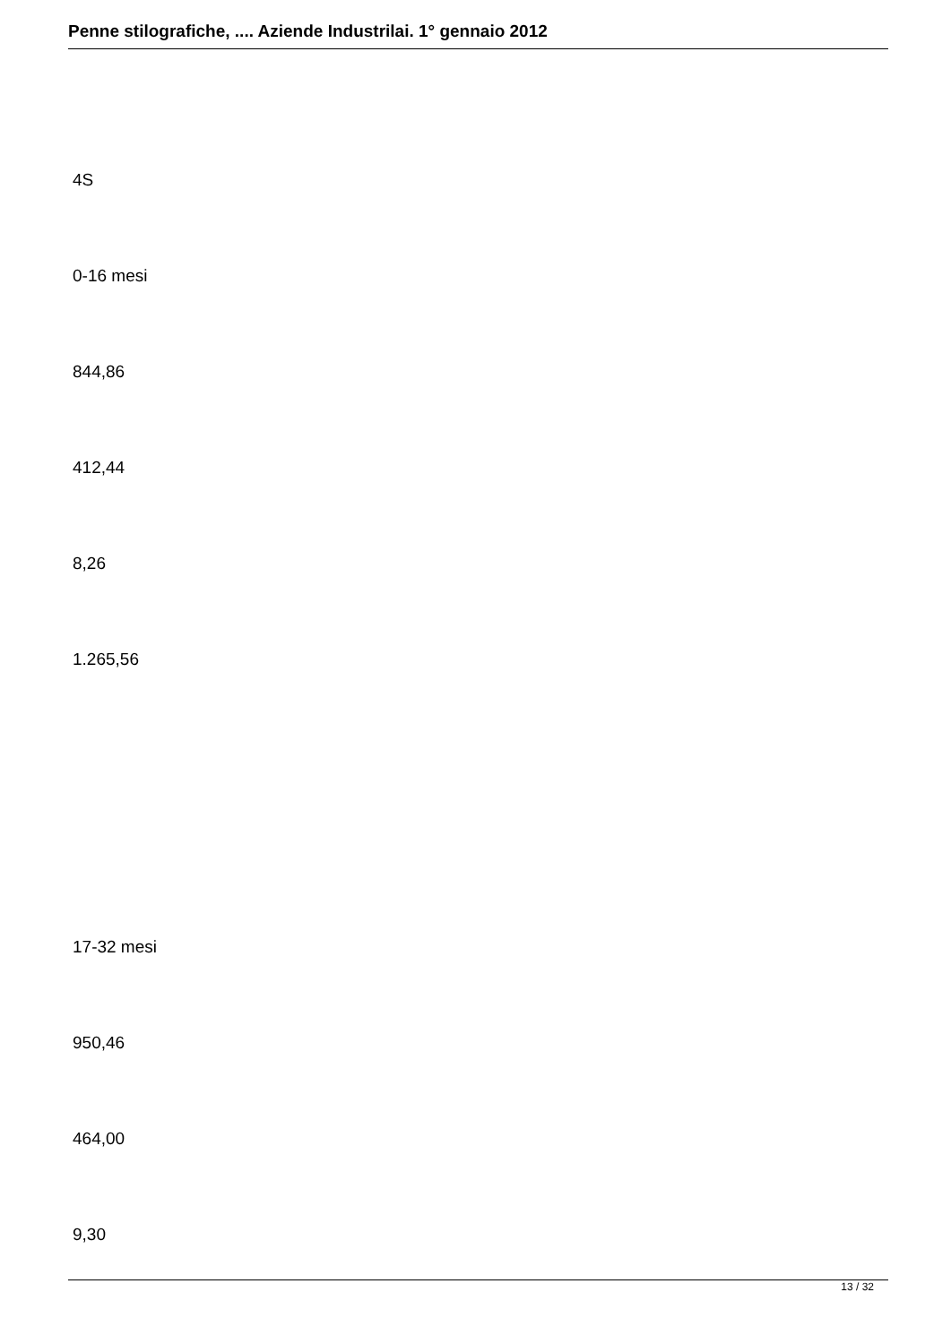Penne stilografiche, .... Aziende Industrilai. 1° gennaio 2012
4S
0-16 mesi
844,86
412,44
8,26
1.265,56
17-32 mesi
950,46
464,00
9,30
13 / 32